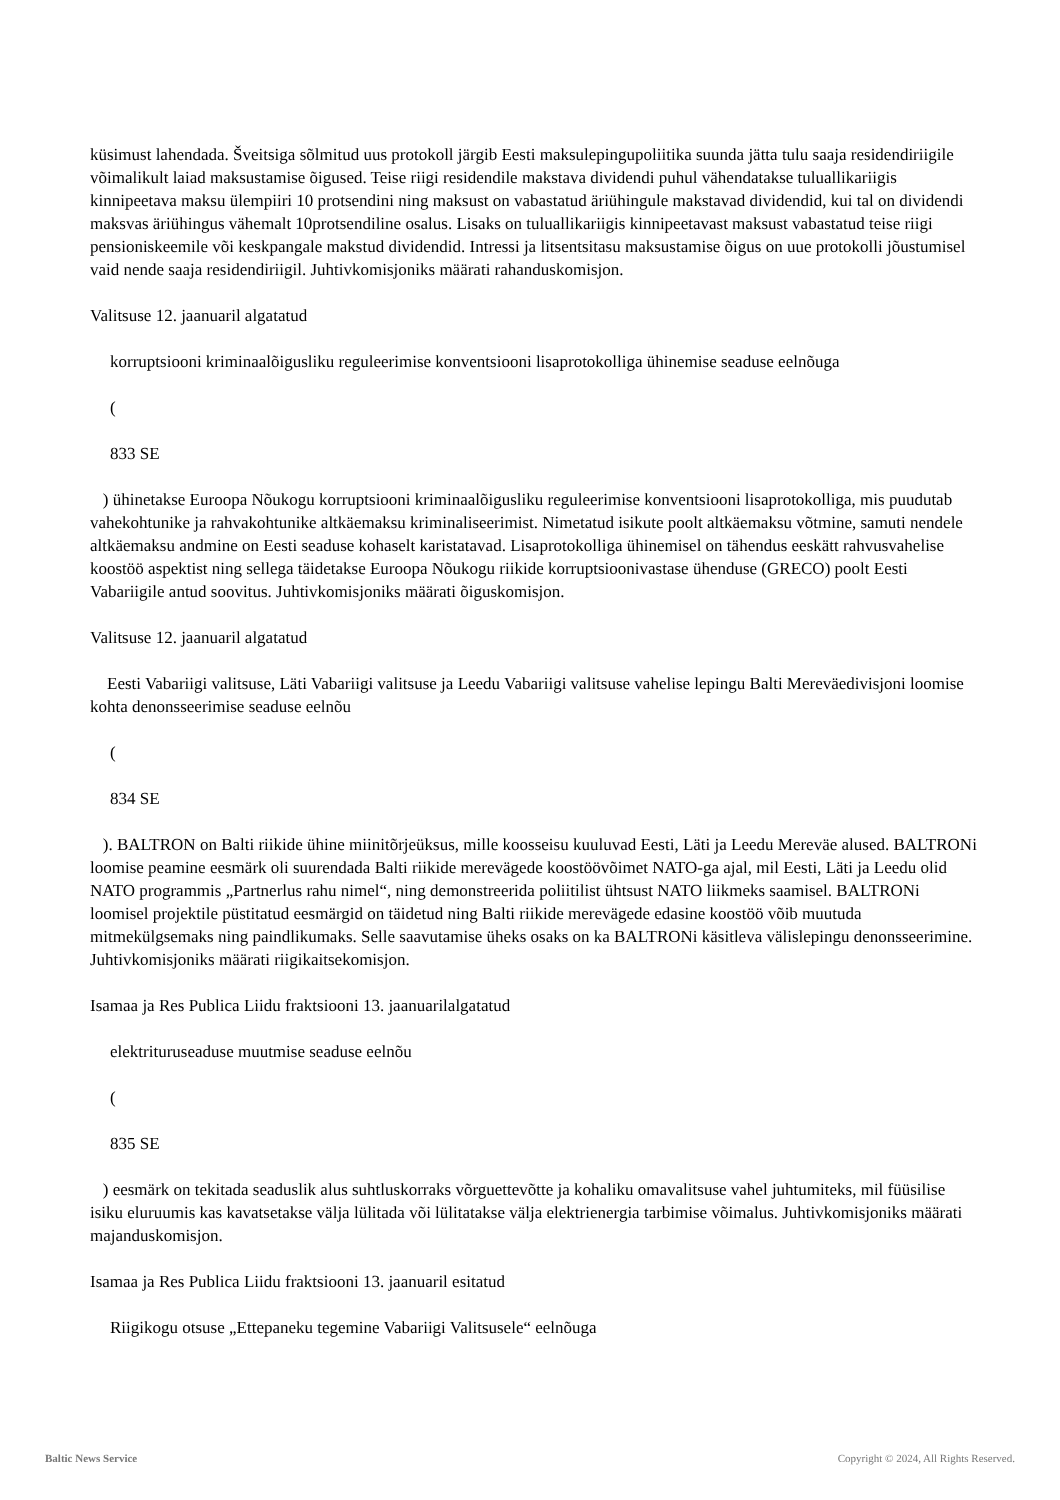küsimust lahendada. Šveitsiga sõlmitud uus protokoll järgib Eesti maksulepingupoliitika suunda jätta tulu saaja residendiriigile võimalikult laiad maksustamise õigused. Teise riigi residendile makstava dividendi puhul vähendatakse tuluallikariigis kinnipeetava maksu ülempiiri 10 protsendini ning maksust on vabastatud äriühingule makstavad dividendid, kui tal on dividendi maksvas äriühingus vähemalt 10protsendiline osalus. Lisaks on tuluallikariigis kinnipeetavast maksust vabastatud teise riigi pensioniskeemile või keskpangale makstud dividendid. Intressi ja litsentsitasu maksustamise õigus on uue protokolli jõustumisel vaid nende saaja residendiriigil. Juhtivkomisjoniks määrati rahanduskomisjon.
Valitsuse 12. jaanuaril algatatud
korruptsiooni kriminaalõigusliku reguleerimise konventsiooni lisaprotokolliga ühinemise seaduse eelnõuga
(
833 SE
) ühinetakse Euroopa Nõukogu korruptsiooni kriminaalõigusliku reguleerimise konventsiooni lisaprotokolliga, mis puudutab vahekohtunike ja rahvakohtunike altkäemaksu kriminaliseerimist. Nimetatud isikute poolt altkäemaksu võtmine, samuti nendele altkäemaksu andmine on Eesti seaduse kohaselt karistatavad. Lisaprotokolliga ühinemisel on tähendus eeskätt rahvusvahelise koostöö aspektist ning sellega täidetakse Euroopa Nõukogu riikide korruptsioonivastase ühenduse (GRECO) poolt Eesti Vabariigile antud soovitus. Juhtivkomisjoniks määrati õiguskomisjon.
Valitsuse 12. jaanuaril algatatud
Eesti Vabariigi valitsuse, Läti Vabariigi valitsuse ja Leedu Vabariigi valitsuse vahelise lepingu Balti Mereväedivisjoni loomise kohta denonsseerimise seaduse eelnõu
(
834 SE
). BALTRON on Balti riikide ühine miinitõrjeüksus, mille koosseisu kuuluvad Eesti, Läti ja Leedu Mereväe alused. BALTRONi loomise peamine eesmärk oli suurendada Balti riikide merevägede koostöövõimet NATO-ga ajal, mil Eesti, Läti ja Leedu olid NATO programmis „Partnerlus rahu nimel“, ning demonstreerida poliitilist ühtsust NATO liikmeks saamisel. BALTRONi loomisel projektile püstitatud eesmärgid on täidetud ning Balti riikide merevägede edasine koostöö võib muutuda mitmekülgsemaks ning paindlikumaks. Selle saavutamise üheks osaks on ka BALTRONi käsitleva välislepingu denonsseerimine. Juhtivkomisjoniks määrati riigikaitsekomisjon.
Isamaa ja Res Publica Liidu fraktsiooni 13. jaanuarilalgatatud
elektrituruseaduse muutmise seaduse eelnõu
(
835 SE
) eesmärk on tekitada seaduslik alus suhtluskorraks võrguettevõtte ja kohaliku omavalitsuse vahel juhtumiteks, mil füüsilise isiku eluruumis kas kavatsetakse välja lülitada või lülitatakse välja elektrienergia tarbimise võimalus. Juhtivkomisjoniks määrati majanduskomisjon.
Isamaa ja Res Publica Liidu fraktsiooni 13. jaanuaril esitatud
Riigikogu otsuse „Ettepaneku tegemine Vabariigi Valitsusele“ eelnõuga
Baltic News Service
Copyright © 2024, All Rights Reserved.